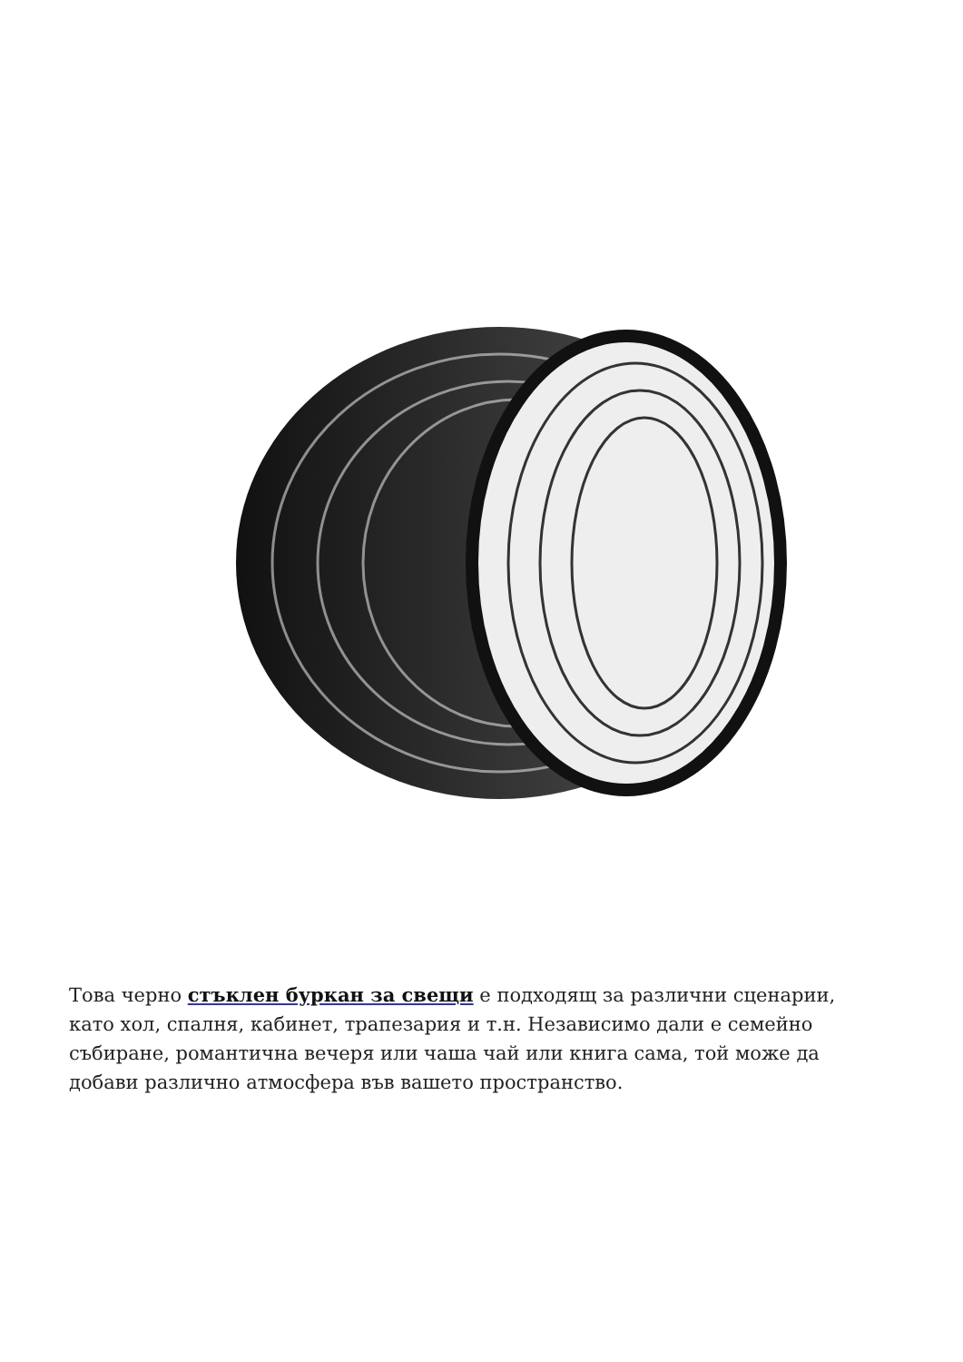Това черно стъклен буркан за свещи е подходящ за различни сценарии, като хол, спалня, кабинет, трапезария и т.н. Независимо дали е семейно събиране, романтична вечеря или чаша чай или книга сама, той може да добави различно атмосфера във вашето пространство.